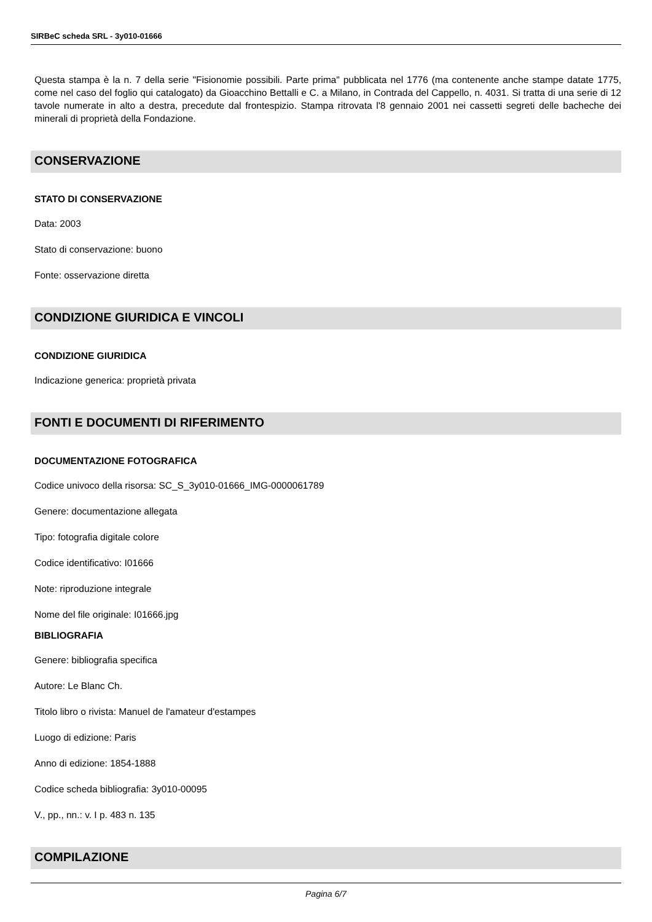SIRBeC scheda SRL - 3y010-01666
Questa stampa è la n. 7 della serie "Fisionomie possibili. Parte prima" pubblicata nel 1776 (ma contenente anche stampe datate 1775, come nel caso del foglio qui catalogato) da Gioacchino Bettalli e C. a Milano, in Contrada del Cappello, n. 4031. Si tratta di una serie di 12 tavole numerate in alto a destra, precedute dal frontespizio. Stampa ritrovata l'8 gennaio 2001 nei cassetti segreti delle bacheche dei minerali di proprietà della Fondazione.
CONSERVAZIONE
STATO DI CONSERVAZIONE
Data: 2003
Stato di conservazione: buono
Fonte: osservazione diretta
CONDIZIONE GIURIDICA E VINCOLI
CONDIZIONE GIURIDICA
Indicazione generica: proprietà privata
FONTI E DOCUMENTI DI RIFERIMENTO
DOCUMENTAZIONE FOTOGRAFICA
Codice univoco della risorsa: SC_S_3y010-01666_IMG-0000061789
Genere: documentazione allegata
Tipo: fotografia digitale colore
Codice identificativo: I01666
Note: riproduzione integrale
Nome del file originale: I01666.jpg
BIBLIOGRAFIA
Genere: bibliografia specifica
Autore: Le Blanc Ch.
Titolo libro o rivista: Manuel de l'amateur d'estampes
Luogo di edizione: Paris
Anno di edizione: 1854-1888
Codice scheda bibliografia: 3y010-00095
V., pp., nn.: v. I p. 483 n. 135
COMPILAZIONE
Pagina 6/7